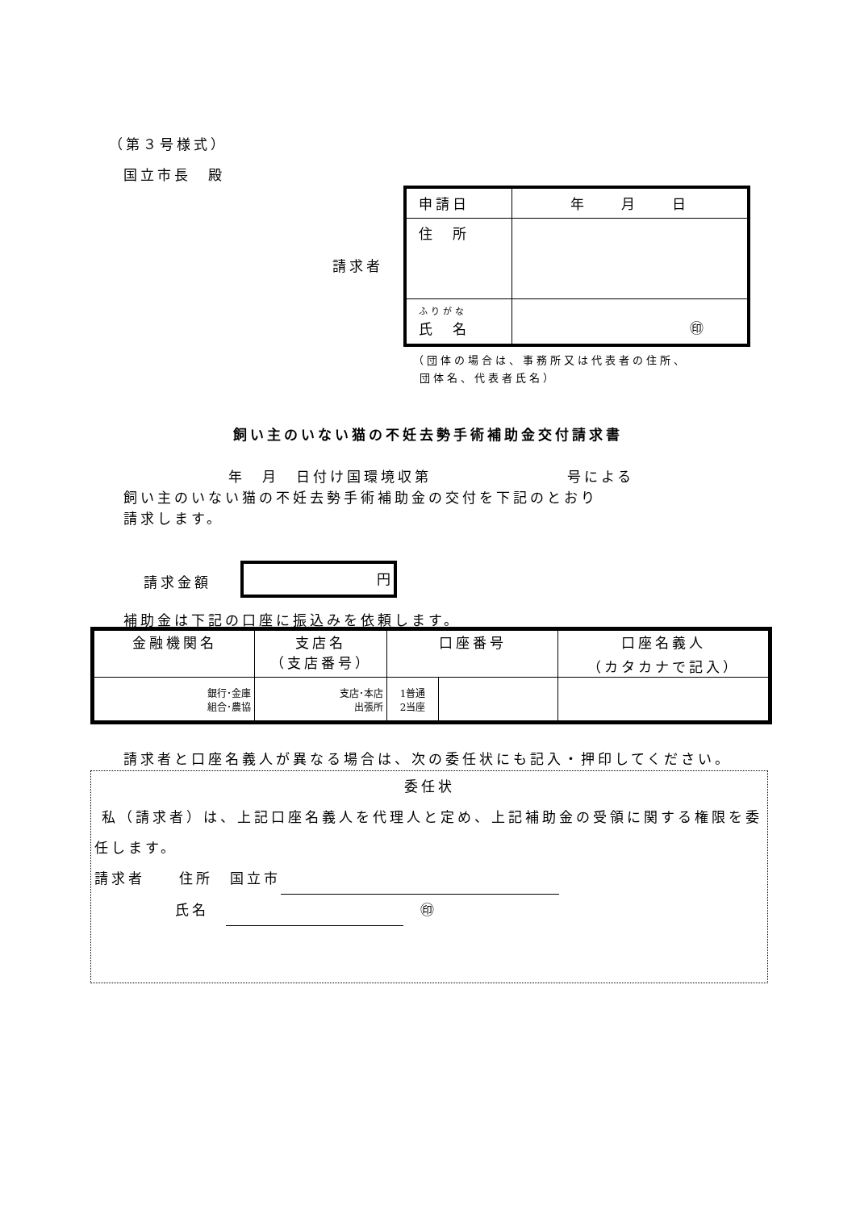（第３号様式）
国立市長　殿
請求者
| 申請日 | 年 月 日 |
| 住 所 | |
| ふりがな 氏 名 | ㊞ |
（団体の場合は、事務所又は代表者の住所、
団体名、代表者氏名）
飼い主のいない猫の不妊去勢手術補助金交付請求書
年　月　日付け国環境収第　　　　　　　　号による
飼い主のいない猫の不妊去勢手術補助金の交付を下記のとおり
請求します。
請求金額
円
補助金は下記の口座に振込みを依頼します。
| 金融機関名 | 支店名 （支店番号） | 口座番号 | | 口座名義人 （カタカナで記入） |
| 銀行･金庫 組合･農協 | 支店･本店 出張所 | 1普通 2当座 | | |
請求者と口座名義人が異なる場合は、次の委任状にも記入・押印してください。
委任状
私（請求者）は、上記口座名義人を代理人と定め、上記補助金の受領に関する権限を委任します。
請求者　　住所　国立市
氏名　 　㊞